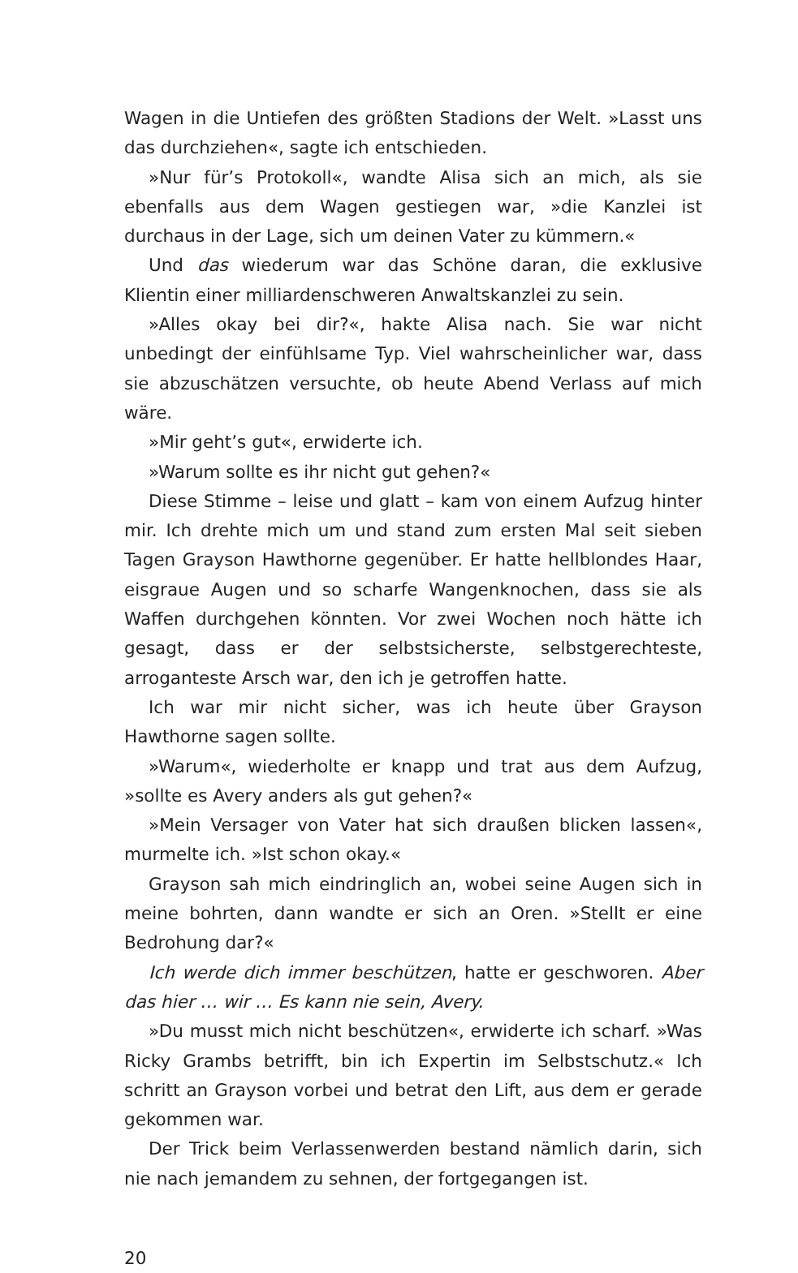Wagen in die Untiefen des größten Stadions der Welt. »Lasst uns das durchziehen«, sagte ich entschieden.
»Nur für’s Protokoll«, wandte Alisa sich an mich, als sie ebenfalls aus dem Wagen gestiegen war, »die Kanzlei ist durchaus in der Lage, sich um deinen Vater zu kümmern.«
Und das wiederum war das Schöne daran, die exklusive Klientin einer milliardenschweren Anwaltskanzlei zu sein.
»Alles okay bei dir?«, hakte Alisa nach. Sie war nicht unbedingt der einfühlsame Typ. Viel wahrscheinlicher war, dass sie abzuschätzen versuchte, ob heute Abend Verlass auf mich wäre.
»Mir geht’s gut«, erwiderte ich.
»Warum sollte es ihr nicht gut gehen?«
Diese Stimme – leise und glatt – kam von einem Aufzug hinter mir. Ich drehte mich um und stand zum ersten Mal seit sieben Tagen Grayson Hawthorne gegenüber. Er hatte hellblondes Haar, eisgraue Augen und so scharfe Wangenknochen, dass sie als Waffen durchgehen könnten. Vor zwei Wochen noch hätte ich gesagt, dass er der selbstsicherste, selbstgerechteste, arroganteste Arsch war, den ich je getroffen hatte.
Ich war mir nicht sicher, was ich heute über Grayson Hawthorne sagen sollte.
»Warum«, wiederholte er knapp und trat aus dem Aufzug, »sollte es Avery anders als gut gehen?«
»Mein Versager von Vater hat sich draußen blicken lassen«, murmelte ich. »Ist schon okay.«
Grayson sah mich eindringlich an, wobei seine Augen sich in meine bohrten, dann wandte er sich an Oren. »Stellt er eine Bedrohung dar?«
Ich werde dich immer beschützen, hatte er geschworen. Aber das hier … wir … Es kann nie sein, Avery.
»Du musst mich nicht beschützen«, erwiderte ich scharf. »Was Ricky Grambs betrifft, bin ich Expertin im Selbstschutz.« Ich schritt an Grayson vorbei und betrat den Lift, aus dem er gerade gekommen war.
Der Trick beim Verlassenwerden bestand nämlich darin, sich nie nach jemandem zu sehnen, der fortgegangen ist.
20